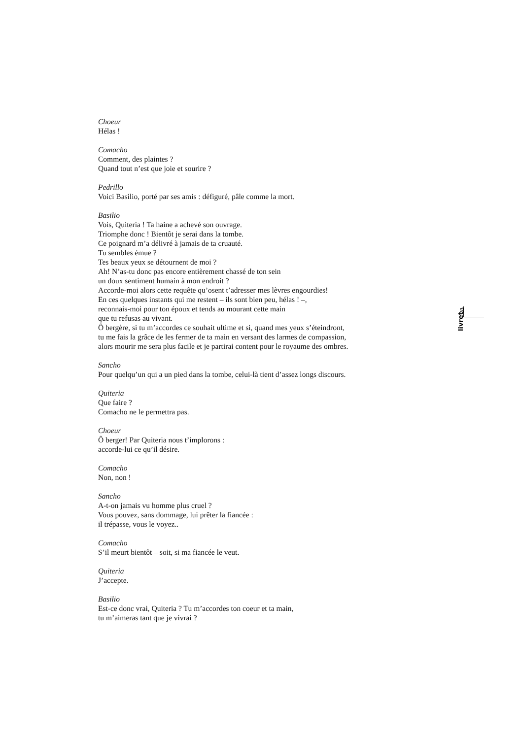Choeur
Hélas !
Comacho
Comment, des plaintes ?
Quand tout n’est que joie et sourire ?
Pedrillo
Voici Basilio, porté par ses amis : défiguré, pâle comme la mort.
Basilio
Vois, Quiteria ! Ta haine a achevé son ouvrage.
Triomphe donc ! Bientôt je serai dans la tombe.
Ce poignard m’a délivré à jamais de ta cruauté.
Tu sembles émue ?
Tes beaux yeux se détournent de moi ?
Ah! N’as-tu donc pas encore entièrement chassé de ton sein
un doux sentiment humain à mon endroit ?
Accorde-moi alors cette requête qu’osent t’adresser mes lèvres engourdies!
En ces quelques instants qui me restent – ils sont bien peu, hélas ! –,
reconnais-moi pour ton époux et tends au mourant cette main
que tu refusas au vivant.
Ô bergère, si tu m’accordes ce souhait ultime et si, quand mes yeux s’éteindront,
tu me fais la grâce de les fermer de ta main en versant des larmes de compassion,
alors mourir me sera plus facile et je partirai content pour le royaume des ombres.
Sancho
Pour quelqu’un qui a un pied dans la tombe, celui-là tient d’assez longs discours.
Quiteria
Que faire ?
Comacho ne le permettra pas.
Choeur
Ô berger! Par Quiteria nous t’implorons :
accorde-lui ce qu’il désire.
Comacho
Non, non !
Sancho
A-t-on jamais vu homme plus cruel ?
Vous pouvez, sans dommage, lui prêter la fiancée :
il trépasse, vous le voyez..
Comacho
S’il meurt bientôt – soit, si ma fiancée le veut.
Quiteria
J’accepte.
Basilio
Est-ce donc vrai, Quiteria ? Tu m’accordes ton coeur et ta main,
tu m’aimeras tant que je vivrai ?
33
livret